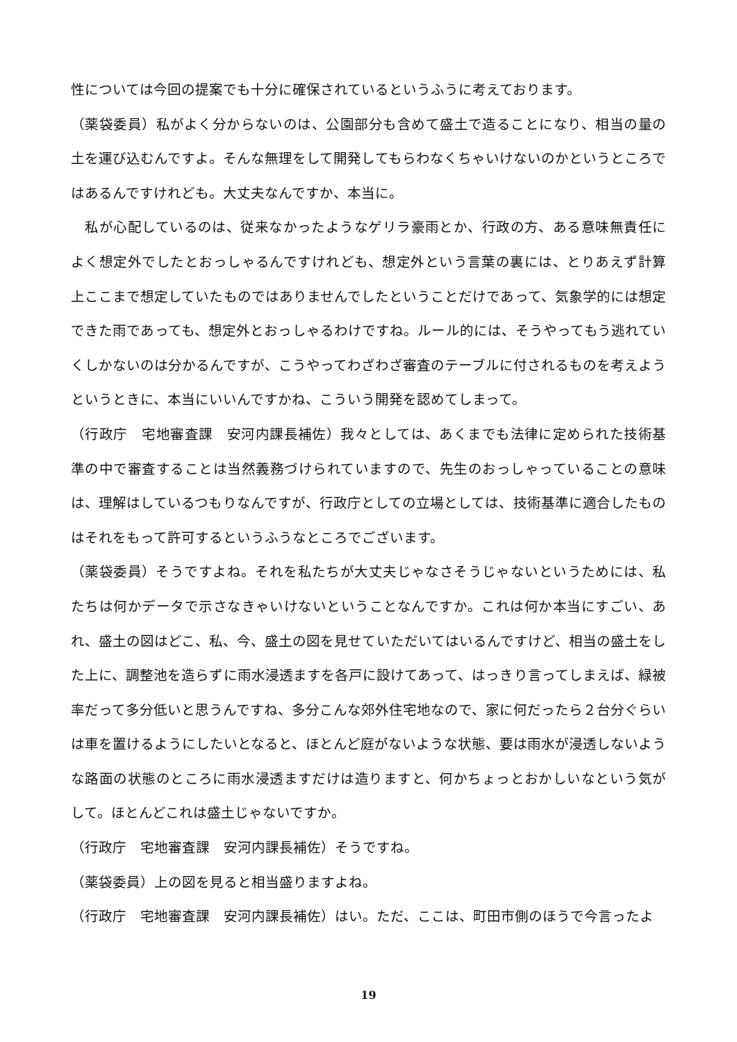性については今回の提案でも十分に確保されているというふうに考えております。
（薬袋委員）私がよく分からないのは、公園部分も含めて盛土で造ることになり、相当の量の土を運び込むんですよ。そんな無理をして開発してもらわなくちゃいけないのかというところではあるんですけれども。大丈夫なんですか、本当に。
　私が心配しているのは、従来なかったようなゲリラ豪雨とか、行政の方、ある意味無責任によく想定外でしたとおっしゃるんですけれども、想定外という言葉の裏には、とりあえず計算上ここまで想定していたものではありませんでしたということだけであって、気象学的には想定できた雨であっても、想定外とおっしゃるわけですね。ルール的には、そうやってもう逃れていくしかないのは分かるんですが、こうやってわざわざ審査のテーブルに付されるものを考えようというときに、本当にいいんですかね、こういう開発を認めてしまって。
（行政庁　宅地審査課　安河内課長補佐）我々としては、あくまでも法律に定められた技術基準の中で審査することは当然義務づけられていますので、先生のおっしゃっていることの意味は、理解はしているつもりなんですが、行政庁としての立場としては、技術基準に適合したものはそれをもって許可するというふうなところでございます。
（薬袋委員）そうですよね。それを私たちが大丈夫じゃなさそうじゃないというためには、私たちは何かデータで示さなきゃいけないということなんですか。これは何か本当にすごい、あれ、盛土の図はどこ、私、今、盛土の図を見せていただいてはいるんですけど、相当の盛土をした上に、調整池を造らずに雨水浸透ますを各戸に設けてあって、はっきり言ってしまえば、緑被率だって多分低いと思うんですね、多分こんな郊外住宅地なので、家に何だったら２台分ぐらいは車を置けるようにしたいとなると、ほとんど庭がないような状態、要は雨水が浸透しないような路面の状態のところに雨水浸透ますだけは造りますと、何かちょっとおかしいなという気がして。ほとんどこれは盛土じゃないですか。
（行政庁　宅地審査課　安河内課長補佐）そうですね。
（薬袋委員）上の図を見ると相当盛りますよね。
（行政庁　宅地審査課　安河内課長補佐）はい。ただ、ここは、町田市側のほうで今言ったよ
19